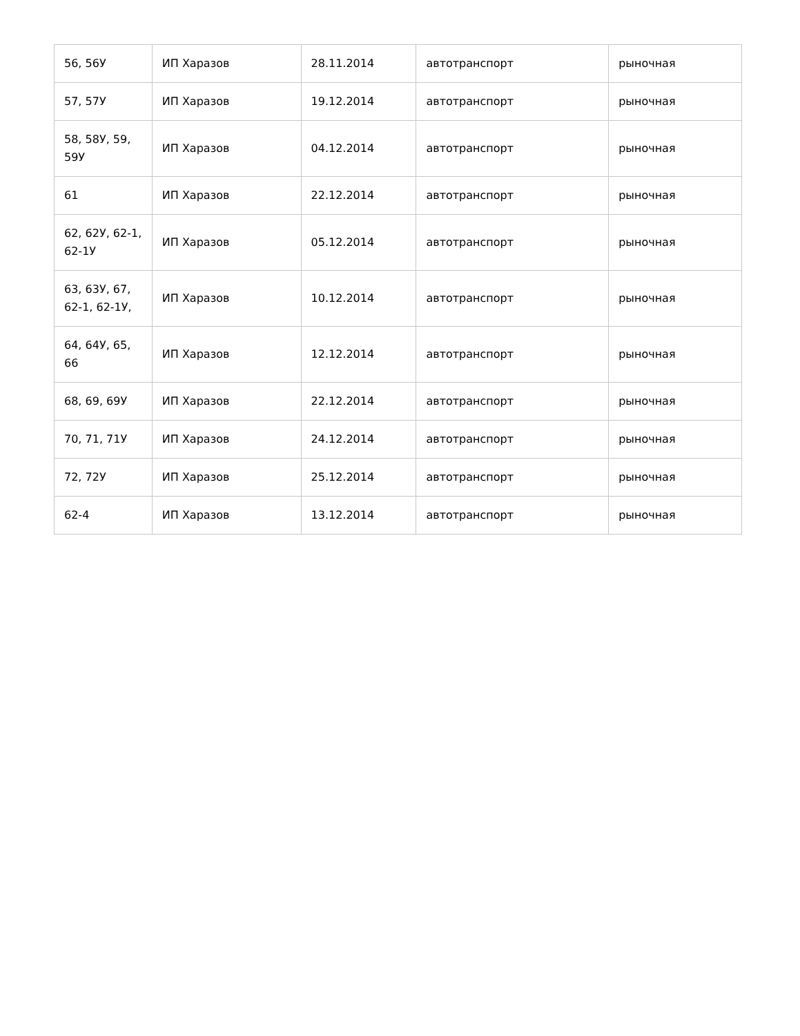| 56, 56У | ИП Харазов | 28.11.2014 | автотранспорт | рыночная |
| 57, 57У | ИП Харазов | 19.12.2014 | автотранспорт | рыночная |
| 58, 58У, 59, 59У | ИП Харазов | 04.12.2014 | автотранспорт | рыночная |
| 61 | ИП Харазов | 22.12.2014 | автотранспорт | рыночная |
| 62, 62У, 62-1, 62-1У | ИП Харазов | 05.12.2014 | автотранспорт | рыночная |
| 63, 63У, 67, 62-1, 62-1У, | ИП Харазов | 10.12.2014 | автотранспорт | рыночная |
| 64, 64У, 65, 66 | ИП Харазов | 12.12.2014 | автотранспорт | рыночная |
| 68, 69, 69У | ИП Харазов | 22.12.2014 | автотранспорт | рыночная |
| 70, 71, 71У | ИП Харазов | 24.12.2014 | автотранспорт | рыночная |
| 72, 72У | ИП Харазов | 25.12.2014 | автотранспорт | рыночная |
| 62-4 | ИП Харазов | 13.12.2014 | автотранспорт | рыночная |